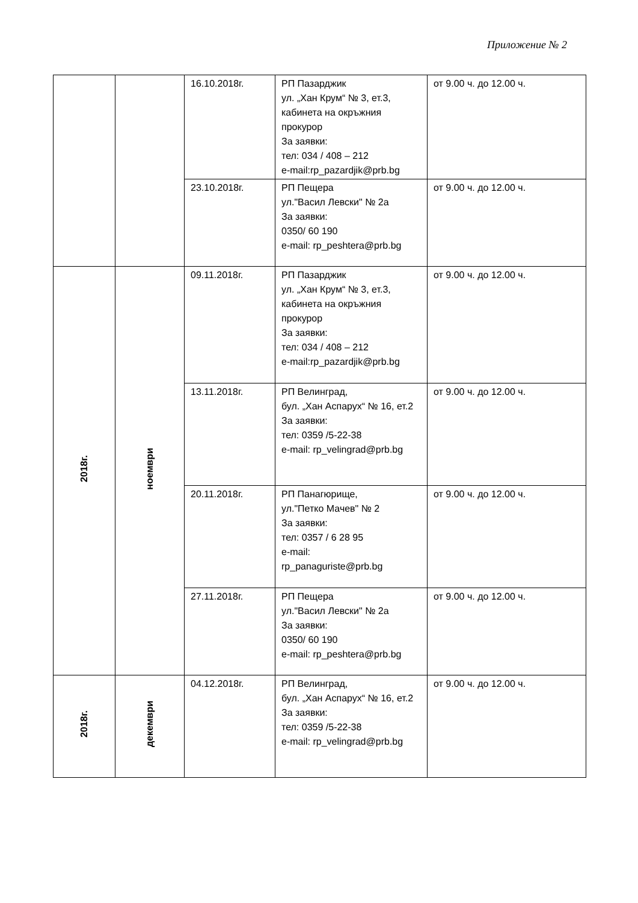Приложение № 2
| | | 16.10.2018г. | РП Пазарджик ул. „Хан Крум“ № 3, ет.3, кабинета на окръжния прокурор За заявки: тел: 034 / 408 – 212 e-mail:rp_pazardjik@prb.bg | от 9.00 ч. до 12.00 ч. |
| | | 23.10.2018г. | РП Пещера ул."Васил Левски" № 2а За заявки: 0350/ 60 190 e-mail: rp_peshtera@prb.bg | от 9.00 ч. до 12.00 ч. |
| 2018г. | ноември | 09.11.2018г. | РП Пазарджик ул. „Хан Крум“ № 3, ет.3, кабинета на окръжния прокурор За заявки: тел: 034 / 408 – 212 e-mail:rp_pazardjik@prb.bg | от 9.00 ч. до 12.00 ч. |
| | | 13.11.2018г. | РП Велинград, бул. „Хан Аспарух“ № 16, ет.2 За заявки: тел: 0359 /5-22-38 e-mail: rp_velingrad@prb.bg | от 9.00 ч. до 12.00 ч. |
| | | 20.11.2018г. | РП Панагюрище, ул."Петко Мачев" № 2 За заявки: тел: 0357 / 6 28 95 e-mail: rp_panaguriste@prb.bg | от 9.00 ч. до 12.00 ч. |
| | | 27.11.2018г. | РП Пещера ул."Васил Левски" № 2а За заявки: 0350/ 60 190 e-mail: rp_peshtera@prb.bg | от 9.00 ч. до 12.00 ч. |
| 2018г. | декември | 04.12.2018г. | РП Велинград, бул. „Хан Аспарух“ № 16, ет.2 За заявки: тел: 0359 /5-22-38 e-mail: rp_velingrad@prb.bg | от 9.00 ч. до 12.00 ч. |